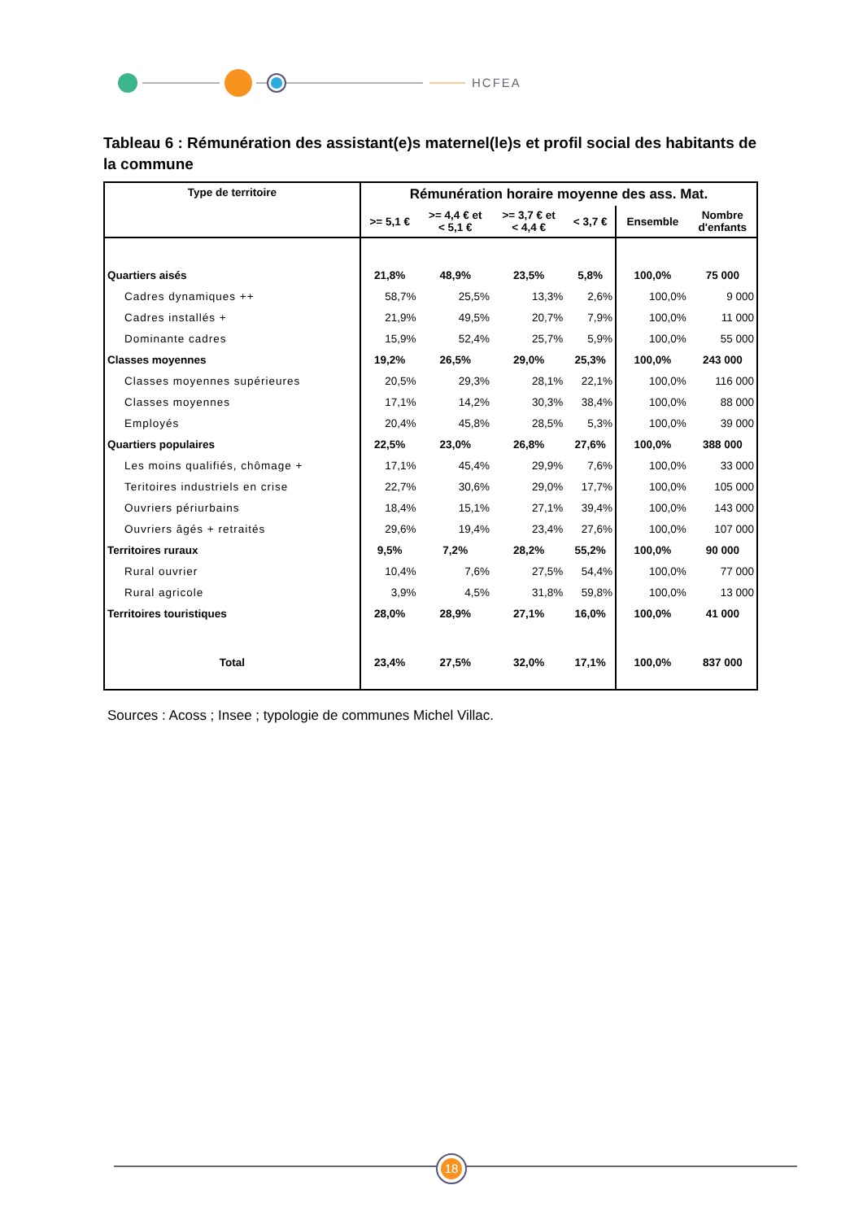HCFEA
Tableau 6 : Rémunération des assistant(e)s maternel(le)s et profil social des habitants de la commune
| Type de territoire | Rémunération horaire moyenne des ass. Mat. | | | | | |
| --- | --- | --- | --- | --- | --- | --- |
| | >= 5,1 € | >= 4,4 € et < 5,1 € | >= 3,7 € et < 4,4 € | < 3,7 € | Ensemble | Nombre d'enfants |
| Quartiers aisés | 21,8% | 48,9% | 23,5% | 5,8% | 100,0% | 75 000 |
| Cadres dynamiques ++ | 58,7% | 25,5% | 13,3% | 2,6% | 100,0% | 9 000 |
| Cadres installés + | 21,9% | 49,5% | 20,7% | 7,9% | 100,0% | 11 000 |
| Dominante cadres | 15,9% | 52,4% | 25,7% | 5,9% | 100,0% | 55 000 |
| Classes moyennes | 19,2% | 26,5% | 29,0% | 25,3% | 100,0% | 243 000 |
| Classes moyennes supérieures | 20,5% | 29,3% | 28,1% | 22,1% | 100,0% | 116 000 |
| Classes moyennes | 17,1% | 14,2% | 30,3% | 38,4% | 100,0% | 88 000 |
| Employés | 20,4% | 45,8% | 28,5% | 5,3% | 100,0% | 39 000 |
| Quartiers populaires | 22,5% | 23,0% | 26,8% | 27,6% | 100,0% | 388 000 |
| Les moins qualifiés, chômage + | 17,1% | 45,4% | 29,9% | 7,6% | 100,0% | 33 000 |
| Teritoires industriels en crise | 22,7% | 30,6% | 29,0% | 17,7% | 100,0% | 105 000 |
| Ouvriers périurbains | 18,4% | 15,1% | 27,1% | 39,4% | 100,0% | 143 000 |
| Ouvriers âgés + retraités | 29,6% | 19,4% | 23,4% | 27,6% | 100,0% | 107 000 |
| Territoires ruraux | 9,5% | 7,2% | 28,2% | 55,2% | 100,0% | 90 000 |
| Rural ouvrier | 10,4% | 7,6% | 27,5% | 54,4% | 100,0% | 77 000 |
| Rural agricole | 3,9% | 4,5% | 31,8% | 59,8% | 100,0% | 13 000 |
| Territoires touristiques | 28,0% | 28,9% | 27,1% | 16,0% | 100,0% | 41 000 |
| Total | 23,4% | 27,5% | 32,0% | 17,1% | 100,0% | 837 000 |
Sources : Acoss ; Insee ; typologie de communes Michel Villac.
18